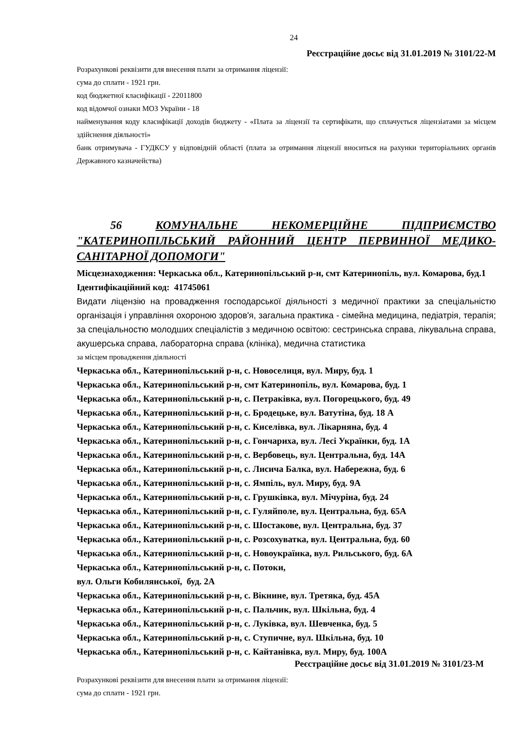24
Реєстраційне досьє від 31.01.2019 № 3101/22-М
Розрахункові реквізити для внесення плати за отримання ліцензії:
сума до сплати - 1921 грн.
код бюджетної класифікації - 22011800
код відомчої ознаки МОЗ України - 18
найменування коду класифікації доходів бюджету - «Плата за ліцензії та сертифікати, що сплачується ліцензіатами за місцем здійснення діяльності»
банк отримувача - ГУДКСУ у відповідній області (плата за отримання ліцензії вноситься на рахунки територіальних органів Державного казначейства)
56 КОМУНАЛЬНЕ НЕКОМЕРЦІЙНЕ ПІДПРИЄМСТВО "КАТЕРИНОПІЛЬСЬКИЙ РАЙОННИЙ ЦЕНТР ПЕРВИННОЇ МЕДИКО-САНІТАРНОЇ ДОПОМОГИ"
Місцезнаходження: Черкаська обл., Катеринопільський р-н, смт Катеринопіль, вул. Комарова, буд.1
Ідентифікаційний код: 41745061
Видати ліцензію на провадження господарської діяльності з медичної практики за спеціальністю організація і управління охороною здоров'я, загальна практика - сімейна медицина, педіатрія, терапія; за спеціальностю молодших спеціалістів з медичною освітою: сестринська справа, лікувальна справа, акушерська справа, лабораторна справа (клініка), медична статистика
за місцем провадження діяльності
Черкаська обл., Катеринопільський р-н, с. Новоселиця, вул. Миру, буд. 1
Черкаська обл., Катеринопільський р-н, смт Катеринопіль, вул. Комарова, буд. 1
Черкаська обл., Катеринопільський р-н, с. Петраківка, вул. Погорецького, буд. 49
Черкаська обл., Катеринопільський р-н, с. Бродецьке, вул. Ватутіна, буд. 18 А
Черкаська обл., Катеринопільський р-н, с. Киселівка, вул. Лікарняна, буд. 4
Черкаська обл., Катеринопільський р-н, с. Гончариха, вул. Лесі Українки, буд. 1А
Черкаська обл., Катеринопільський р-н, с. Вербовець, вул. Центральна, буд. 14А
Черкаська обл., Катеринопільський р-н, с. Лисича Балка, вул. Набережна, буд. 6
Черкаська обл., Катеринопільський р-н, с. Ямпіль, вул. Миру, буд. 9А
Черкаська обл., Катеринопільський р-н, с. Грушківка, вул. Мічуріна, буд. 24
Черкаська обл., Катеринопільський р-н, с. Гуляйполе, вул. Центральна, буд. 65А
Черкаська обл., Катеринопільський р-н, с. Шостакове, вул. Центральна, буд. 37
Черкаська обл., Катеринопільський р-н, с. Розсохуватка, вул. Центральна, буд. 60
Черкаська обл., Катеринопільський р-н, с. Новоукраїнка, вул. Рильського, буд. 6А
Черкаська обл., Катеринопільський р-н, с. Потоки,
вул. Ольги Кобилянської, буд. 2А
Черкаська обл., Катеринопільський р-н, с. Вікнине, вул. Третяка, буд. 45А
Черкаська обл., Катеринопільський р-н, с. Пальчик, вул. Шкільна, буд. 4
Черкаська обл., Катеринопільський р-н, с. Луківка, вул. Шевченка, буд. 5
Черкаська обл., Катеринопільський р-н, с. Ступичне, вул. Шкільна, буд. 10
Черкаська обл., Катеринопільський р-н, с. Кайтанівка, вул. Миру, буд. 100А
Реєстраційне досьє від 31.01.2019 № 3101/23-М
Розрахункові реквізити для внесення плати за отримання ліцензії:
сума до сплати - 1921 грн.